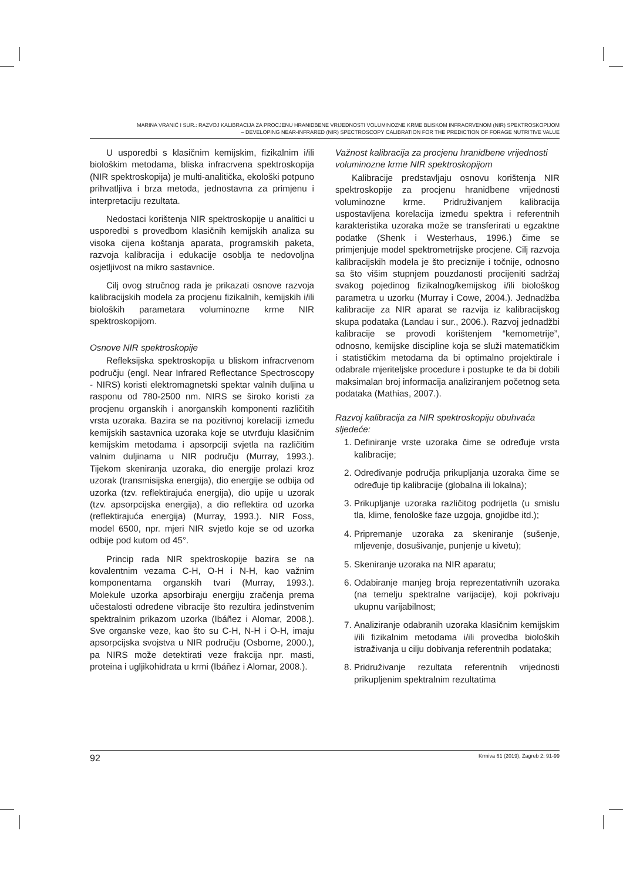MARINA VRANIĆ I SUR.: RAZVOJ KALIBRACIJA ZA PROCJENU HRANIDBENE VRIJEDNOSTI VOLUMINOZNE KRME BLISKOM INFRACRVENOM (NIR) SPEKTROSKOPIJOM
– DEVELOPING NEAR-INFRARED (NIR) SPECTROSCOPY CALIBRATION FOR THE PREDICTION OF FORAGE NUTRITIVE VALUE
U usporedbi s klasičnim kemijskim, fizikalnim i/ili biološkim metodama, bliska infracrvena spektroskopija (NIR spektroskopija) je multi-analitička, ekološki potpuno prihvatljiva i brza metoda, jednostavna za primjenu i interpretaciju rezultata.
Nedostaci korištenja NIR spektroskopije u analitici u usporedbi s provedbom klasičnih kemijskih analiza su visoka cijena koštanja aparata, programskih paketa, razvoja kalibracija i edukacije osoblja te nedovoljna osjetljivost na mikro sastavnice.
Cilj ovog stručnog rada je prikazati osnove razvoja kalibracijskih modela za procjenu fizikalnih, kemijskih i/ili bioloških parametara voluminozne krme NIR spektroskopijom.
Osnove NIR spektroskopije
Refleksijska spektroskopija u bliskom infracrvenom području (engl. Near Infrared Reflectance Spectroscopy - NIRS) koristi elektromagnetski spektar valnih duljina u rasponu od 780-2500 nm. NIRS se široko koristi za procjenu organskih i anorganskih komponenti različitih vrsta uzoraka. Bazira se na pozitivnoj korelaciji između kemijskih sastavnica uzoraka koje se utvrđuju klasičnim kemijskim metodama i apsorpciji svjetla na različitim valnim duljinama u NIR području (Murray, 1993.). Tijekom skeniranja uzoraka, dio energije prolazi kroz uzorak (transmisijska energija), dio energije se odbija od uzorka (tzv. reflektirajuća energija), dio upije u uzorak (tzv. apsorpcijska energija), a dio reflektira od uzorka (reflektirajuća energija) (Murray, 1993.). NIR Foss, model 6500, npr. mjeri NIR svjetlo koje se od uzorka odbije pod kutom od 45°.
Princip rada NIR spektroskopije bazira se na kovalentnim vezama C-H, O-H i N-H, kao važnim komponentama organskih tvari (Murray, 1993.). Molekule uzorka apsorbiraju energiju zračenja prema učestalosti određene vibracije što rezultira jedinstvenim spektralnim prikazom uzorka (Ibáñez i Alomar, 2008.). Sve organske veze, kao što su C-H, N-H i O-H, imaju apsorpcijska svojstva u NIR području (Osborne, 2000.), pa NIRS može detektirati veze frakcija npr. masti, proteina i ugljikohidrata u krmi (Ibáñez i Alomar, 2008.).
Važnost kalibracija za procjenu hranidbene vrijednosti voluminozne krme NIR spektroskopijom
Kalibracije predstavljaju osnovu korištenja NIR spektroskopije za procjenu hranidbene vrijednosti voluminozne krme. Pridruživanjem kalibracija uspostavljena korelacija između spektra i referentnih karakteristika uzoraka može se transferirati u egzaktne podatke (Shenk i Westerhaus, 1996.) čime se primjenjuje model spektrometrijske procjene. Cilj razvoja kalibracijskih modela je što preciznije i točnije, odnosno sa što višim stupnjem pouzdanosti procijeniti sadržaj svakog pojedinog fizikalnog/kemijskog i/ili biološkog parametra u uzorku (Murray i Cowe, 2004.). Jednadžba kalibracije za NIR aparat se razvija iz kalibracijskog skupa podataka (Landau i sur., 2006.). Razvoj jednadžbi kalibracije se provodi korištenjem “kemometrije”, odnosno, kemijske discipline koja se služi matematičkim i statističkim metodama da bi optimalno projektirale i odabrale mjeriteljske procedure i postupke te da bi dobili maksimalan broj informacija analiziranjem početnog seta podataka (Mathias, 2007.).
Razvoj kalibracija za NIR spektroskopiju obuhvaća sljedeće:
1. Definiranje vrste uzoraka čime se određuje vrsta kalibracije;
2. Određivanje područja prikupljanja uzoraka čime se određuje tip kalibracije (globalna ili lokalna);
3. Prikupljanje uzoraka različitog podrijetla (u smislu tla, klime, fenološke faze uzgoja, gnojidbe itd.);
4. Pripremanje uzoraka za skeniranje (sušenje, mljevenje, dosušivanje, punjenje u kivetu);
5. Skeniranje uzoraka na NIR aparatu;
6. Odabiranje manjeg broja reprezentativnih uzoraka (na temelju spektralne varijacije), koji pokrivaju ukupnu varijabilnost;
7. Analiziranje odabranih uzoraka klasičnim kemijskim i/ili fizikalnim metodama i/ili provedba bioloških istraživanja u cilju dobivanja referentnih podataka;
8. Pridruživanje rezultata referentnih vrijednosti prikupljenim spektralnim rezultatima
92 Krmiva 61 (2019), Zagreb 2: 91-99